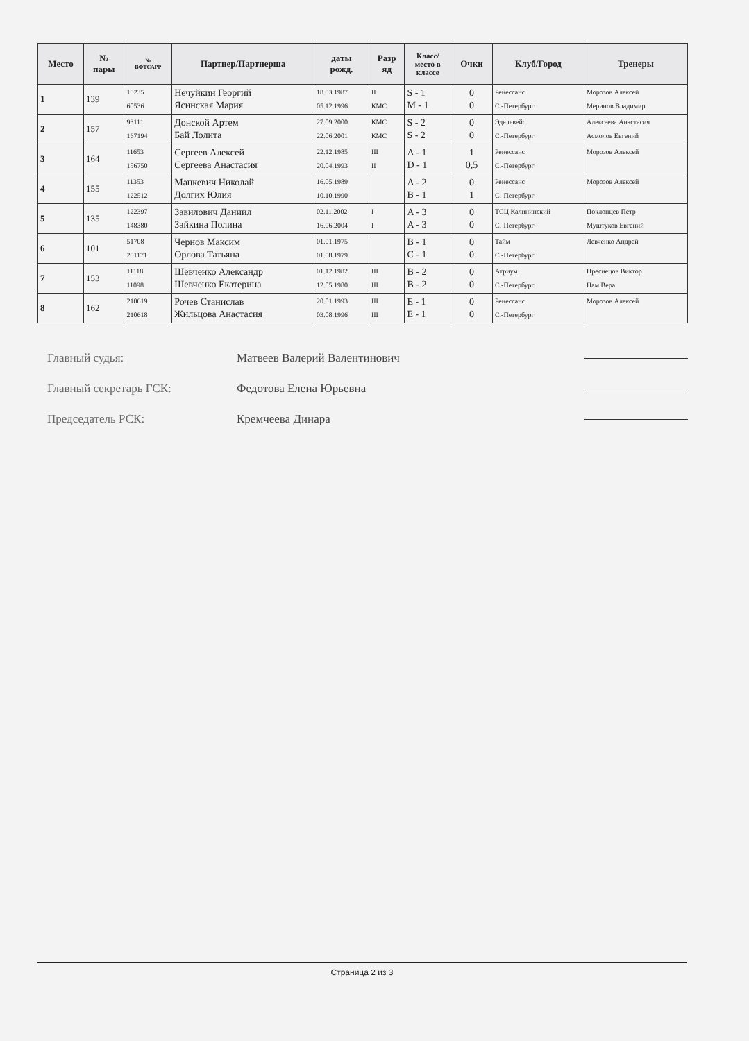| Место | № пары | № ВФТСАРР | Партнер/Партнерша | даты рожд. | Разр яд | Класс/ место в классе | Очки | Клуб/Город | Тренеры |
| --- | --- | --- | --- | --- | --- | --- | --- | --- | --- |
| 1 | 139 | 10235 60536 | Нечуйкин Георгий Ясинская Мария | 18.03.1987 05.12.1996 | II КМС | S - 1 M - 1 | 0 0 | Ренессанс С.-Петербург | Морозов Алексей Меринов Владимир |
| 2 | 157 | 93111 167194 | Донской Артем Бай Лолита | 27.09.2000 22.06.2001 | КМС КМС | S - 2 S - 2 | 0 0 | Эдельвейс С.-Петербург | Алексеева Анастасия Асмолов Евгений |
| 3 | 164 | 11653 156750 | Сергеев Алексей Сергеева Анастасия | 22.12.1985 20.04.1993 | III II | A - 1 D - 1 | 1 0,5 | Ренессанс С.-Петербург | Морозов Алексей |
| 4 | 155 | 11353 122512 | Мацкевич Николай Долгих Юлия | 16.05.1989 10.10.1990 | | A - 2 B - 1 | 0 1 | Ренессанс С.-Петербург | Морозов Алексей |
| 5 | 135 | 122397 148380 | Завилович Даниил Зайкина Полина | 02.11.2002 16.06.2004 | I I | A - 3 A - 3 | 0 0 | ТСЦ Калининский С.-Петербург | Поклонцев Петр Муштуков Евгений |
| 6 | 101 | 51708 201171 | Чернов Максим Орлова Татьяна | 01.01.1975 01.08.1979 | | B - 1 C - 1 | 0 0 | Тайм С.-Петербург | Левченко Андрей |
| 7 | 153 | 11118 11098 | Шевченко Александр Шевченко Екатерина | 01.12.1982 12.05.1980 | III III | B - 2 B - 2 | 0 0 | Атриум С.-Петербург | Преснецов Виктор Нам Вера |
| 8 | 162 | 210619 210618 | Рочев Станислав Жильцова Анастасия | 20.01.1993 03.08.1996 | III III | E - 1 E - 1 | 0 0 | Ренессанс С.-Петербург | Морозов Алексей |
Главный судья: Матвеев Валерий Валентинович
Главный секретарь ГСК: Федотова Елена Юрьевна
Председатель РСК: Кремчеева Динара
Страница 2 из 3